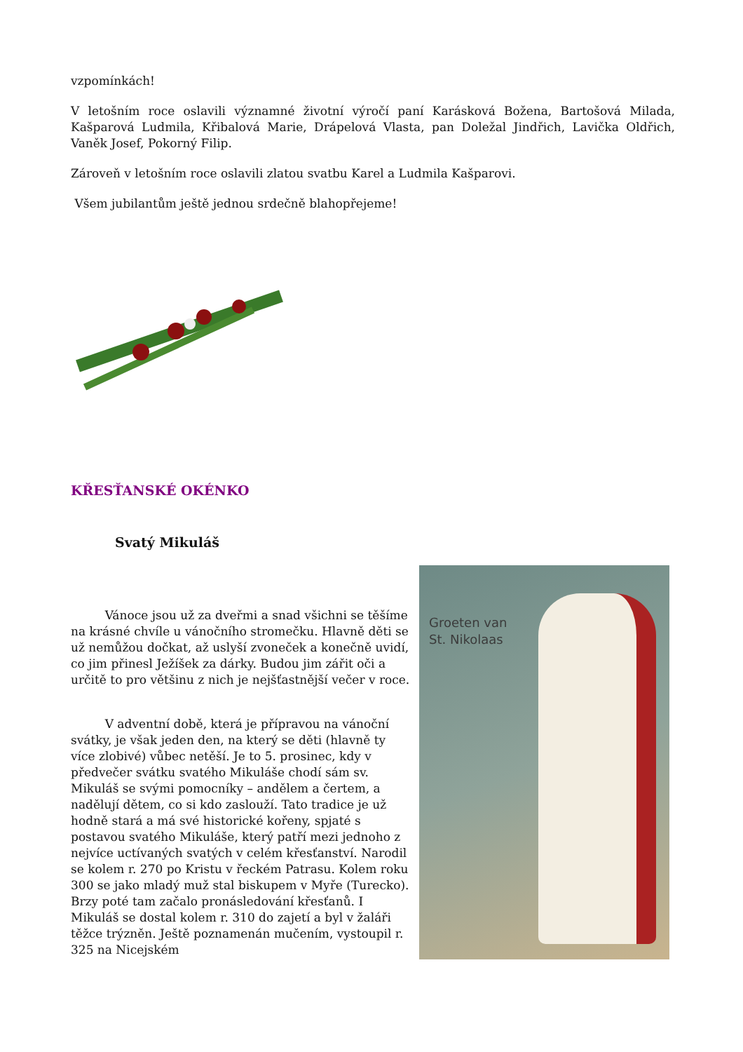vzpomínkách!
V letošním roce oslavili významné životní výročí paní Karásková Božena, Bartošová Milada, Kašparová Ludmila, Křibalová Marie, Drápelová Vlasta, pan Doležal Jindřich, Lavička Oldřich, Vaněk Josef, Pokorný Filip.
Zároveň v letošním roce oslavili zlatou svatbu Karel a Ludmila Kašparovi.
Všem jubilantům ještě jednou srdečně blahopřejeme!
KŘESŤANSKÉ OKÉNKO
Svatý Mikuláš
Groeten van
St. Nikolaas
Vánoce jsou už za dveřmi a snad všichni se těšíme na krásné chvíle u vánočního stromečku. Hlavně děti se už nemůžou dočkat, až uslyší zvoneček a konečně uvidí, co jim přinesl Ježíšek za dárky. Budou jim zářit oči a určitě to pro většinu z nich je nejšťastnější večer v roce.
V adventní době, která je přípravou na vánoční svátky, je však jeden den, na který se děti (hlavně ty více zlobivé) vůbec netěší. Je to 5. prosinec, kdy v předvečer svátku svatého Mikuláše chodí sám sv. Mikuláš se svými pomocníky – andělem a čertem, a nadělují dětem, co si kdo zaslouží. Tato tradice je už hodně stará a má své historické kořeny, spjaté s postavou svatého Mikuláše, který patří mezi jednoho z nejvíce uctívaných svatých v celém křesťanství. Narodil se kolem r. 270 po Kristu v řeckém Patrasu. Kolem roku 300 se jako mladý muž stal biskupem v Myře (Turecko). Brzy poté tam začalo pronásledování křesťanů. I Mikuláš se dostal kolem r. 310 do zajetí a byl v žaláři těžce trýzněn. Ještě poznamenán mučením, vystoupil r. 325 na Nicejském